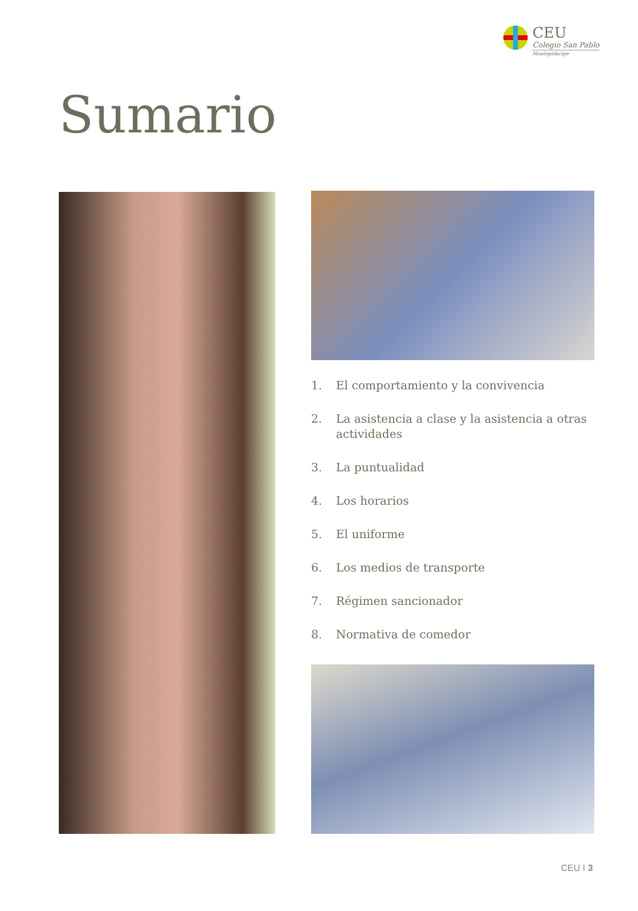CEU
Colegio San Pablo
Montepríncipe
Sumario
1. El comportamiento y la convivencia
2. La asistencia a clase y la asistencia a otras actividades
3. La puntualidad
4. Los horarios
5. El uniforme
6. Los medios de transporte
7. Régimen sancionador
8. Normativa de comedor
CEU I 3